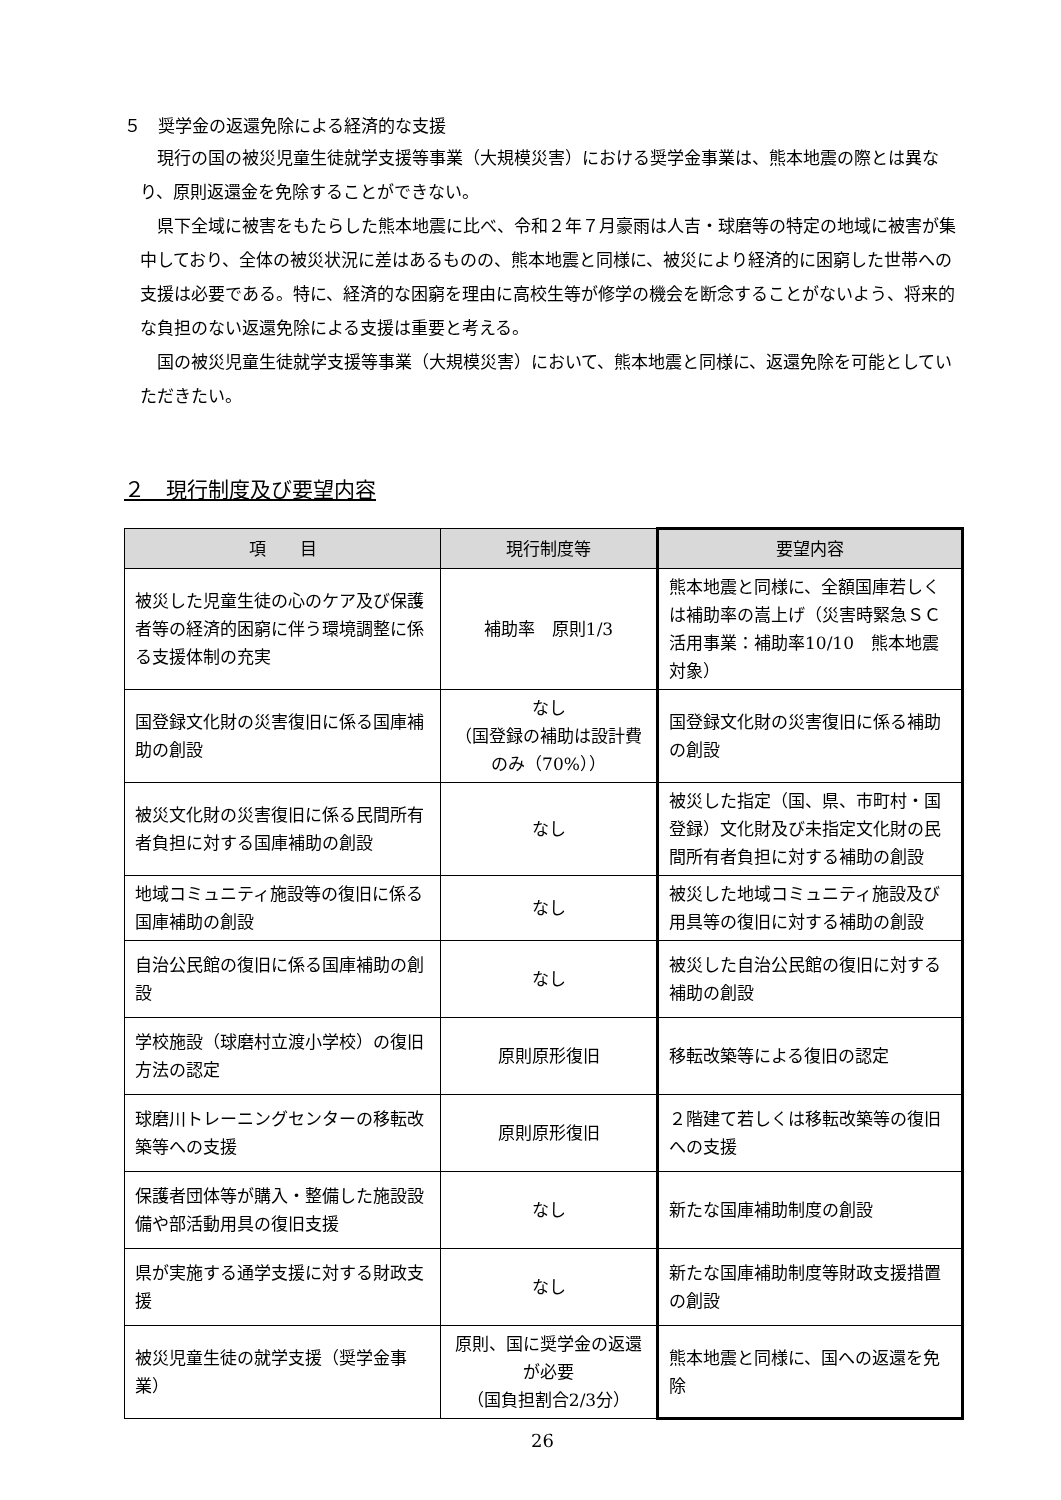５　奨学金の返還免除による経済的な支援
現行の国の被災児童生徒就学支援等事業（大規模災害）における奨学金事業は、熊本地震の際とは異なり、原則返還金を免除することができない。
県下全域に被害をもたらした熊本地震に比べ、令和２年７月豪雨は人吉・球磨等の特定の地域に被害が集中しており、全体の被災状況に差はあるものの、熊本地震と同様に、被災により経済的に困窮した世帯への支援は必要である。特に、経済的な困窮を理由に高校生等が修学の機会を断念することがないよう、将来的な負担のない返還免除による支援は重要と考える。
国の被災児童生徒就学支援等事業（大規模災害）において、熊本地震と同様に、返還免除を可能としていただきたい。
２　現行制度及び要望内容
| 項 目 | 現行制度等 | 要望内容 |
| --- | --- | --- |
| 被災した児童生徒の心のケア及び保護者等の経済的困窮に伴う環境調整に係る支援体制の充実 | 補助率 原則1/3 | 熊本地震と同様に、全額国庫若しくは補助率の嵩上げ（災害時緊急ＳＣ活用事業：補助率10/10 熊本地震対象） |
| 国登録文化財の災害復旧に係る国庫補助の創設 | なし （国登録の補助は設計費のみ（70%）） | 国登録文化財の災害復旧に係る補助の創設 |
| 被災文化財の災害復旧に係る民間所有者負担に対する国庫補助の創設 | なし | 被災した指定（国、県、市町村・国登録）文化財及び未指定文化財の民間所有者負担に対する補助の創設 |
| 地域コミュニティ施設等の復旧に係る国庫補助の創設 | なし | 被災した地域コミュニティ施設及び用具等の復旧に対する補助の創設 |
| 自治公民館の復旧に係る国庫補助の創設 | なし | 被災した自治公民館の復旧に対する補助の創設 |
| 学校施設（球磨村立渡小学校）の復旧方法の認定 | 原則原形復旧 | 移転改築等による復旧の認定 |
| 球磨川トレーニングセンターの移転改築等への支援 | 原則原形復旧 | ２階建て若しくは移転改築等の復旧への支援 |
| 保護者団体等が購入・整備した施設設備や部活動用具の復旧支援 | なし | 新たな国庫補助制度の創設 |
| 県が実施する通学支援に対する財政支援 | なし | 新たな国庫補助制度等財政支援措置の創設 |
| 被災児童生徒の就学支援（奨学金事業） | 原則、国に奨学金の返還が必要 （国負担割合2/3分） | 熊本地震と同様に、国への返還を免除 |
26